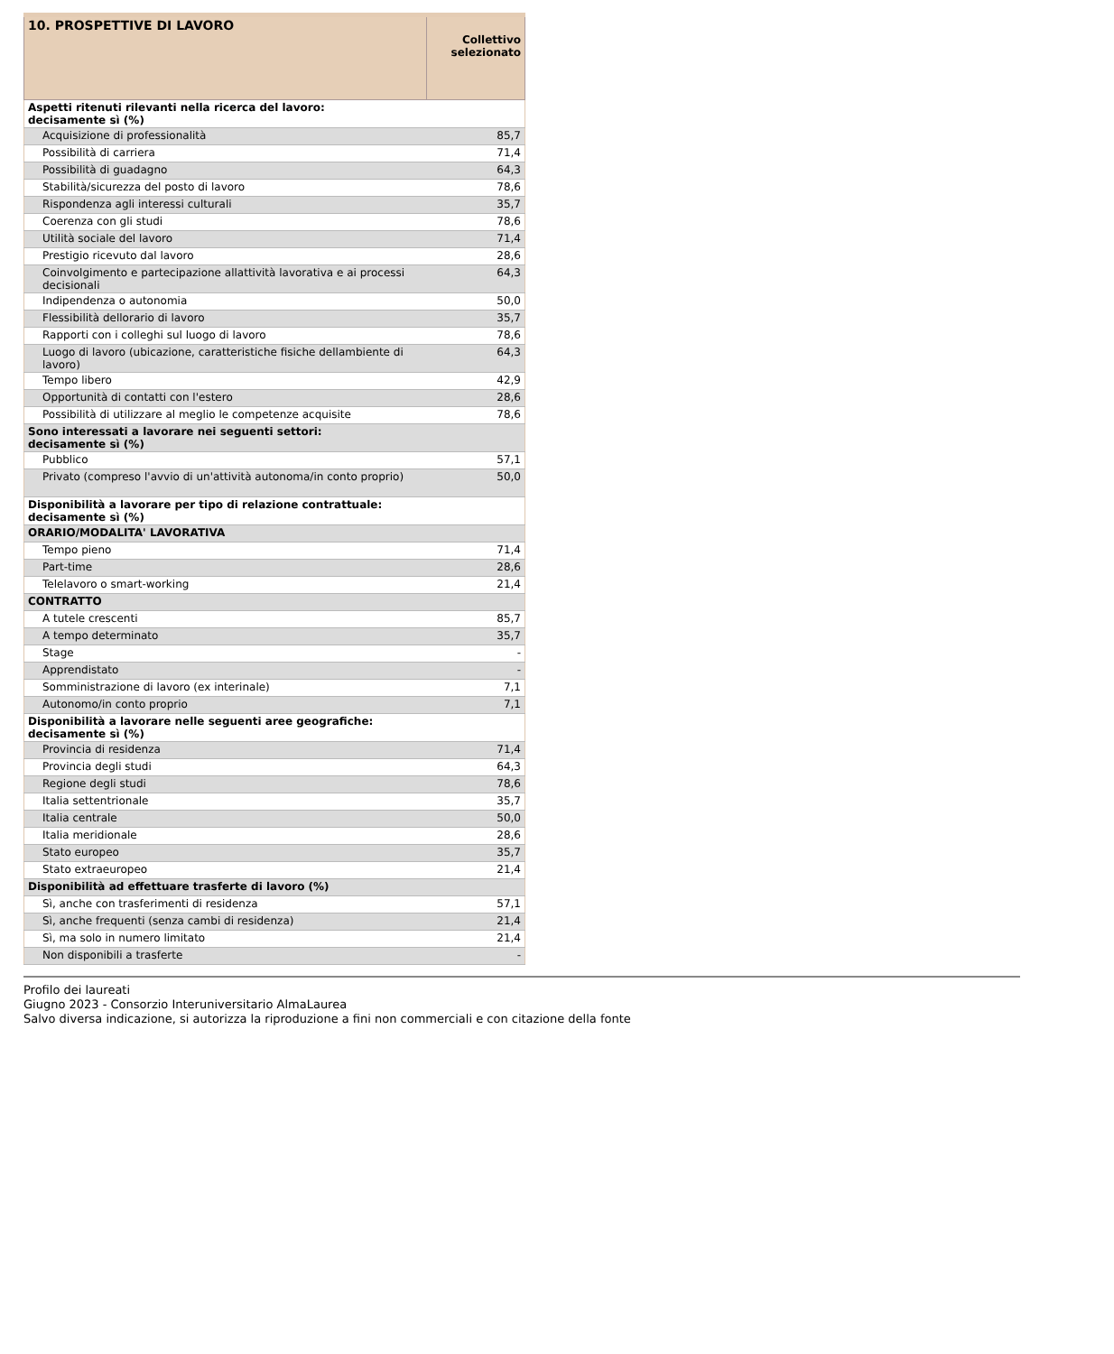| 10. PROSPETTIVE DI LAVORO | Collettivo selezionato |
| --- | --- |
| Aspetti ritenuti rilevanti nella ricerca del lavoro: decisamente sì (%) | |
| Acquisizione di professionalità | 85,7 |
| Possibilità di carriera | 71,4 |
| Possibilità di guadagno | 64,3 |
| Stabilità/sicurezza del posto di lavoro | 78,6 |
| Rispondenza agli interessi culturali | 35,7 |
| Coerenza con gli studi | 78,6 |
| Utilità sociale del lavoro | 71,4 |
| Prestigio ricevuto dal lavoro | 28,6 |
| Coinvolgimento e partecipazione allattività lavorativa e ai processi decisionali | 64,3 |
| Indipendenza o autonomia | 50,0 |
| Flessibilità dellorario di lavoro | 35,7 |
| Rapporti con i colleghi sul luogo di lavoro | 78,6 |
| Luogo di lavoro (ubicazione, caratteristiche fisiche dellambiente di lavoro) | 64,3 |
| Tempo libero | 42,9 |
| Opportunità di contatti con l'estero | 28,6 |
| Possibilità di utilizzare al meglio le competenze acquisite | 78,6 |
| Sono interessati a lavorare nei seguenti settori: decisamente sì (%) | |
| Pubblico | 57,1 |
| Privato (compreso l'avvio di un'attività autonoma/in conto proprio) | 50,0 |
| Disponibilità a lavorare per tipo di relazione contrattuale: decisamente sì (%) | |
| ORARIO/MODALITA' LAVORATIVA | |
| Tempo pieno | 71,4 |
| Part-time | 28,6 |
| Telelavoro o smart-working | 21,4 |
| CONTRATTO | |
| A tutele crescenti | 85,7 |
| A tempo determinato | 35,7 |
| Stage | - |
| Apprendistato | - |
| Somministrazione di lavoro (ex interinale) | 7,1 |
| Autonomo/in conto proprio | 7,1 |
| Disponibilità a lavorare nelle seguenti aree geografiche: decisamente sì (%) | |
| Provincia di residenza | 71,4 |
| Provincia degli studi | 64,3 |
| Regione degli studi | 78,6 |
| Italia settentrionale | 35,7 |
| Italia centrale | 50,0 |
| Italia meridionale | 28,6 |
| Stato europeo | 35,7 |
| Stato extraeuropeo | 21,4 |
| Disponibilità ad effettuare trasferte di lavoro (%) | |
| Sì, anche con trasferimenti di residenza | 57,1 |
| Sì, anche frequenti (senza cambi di residenza) | 21,4 |
| Sì, ma solo in numero limitato | 21,4 |
| Non disponibili a trasferte | - |
Profilo dei laureati
Giugno 2023 - Consorzio Interuniversitario AlmaLaurea
Salvo diversa indicazione, si autorizza la riproduzione a fini non commerciali e con citazione della fonte